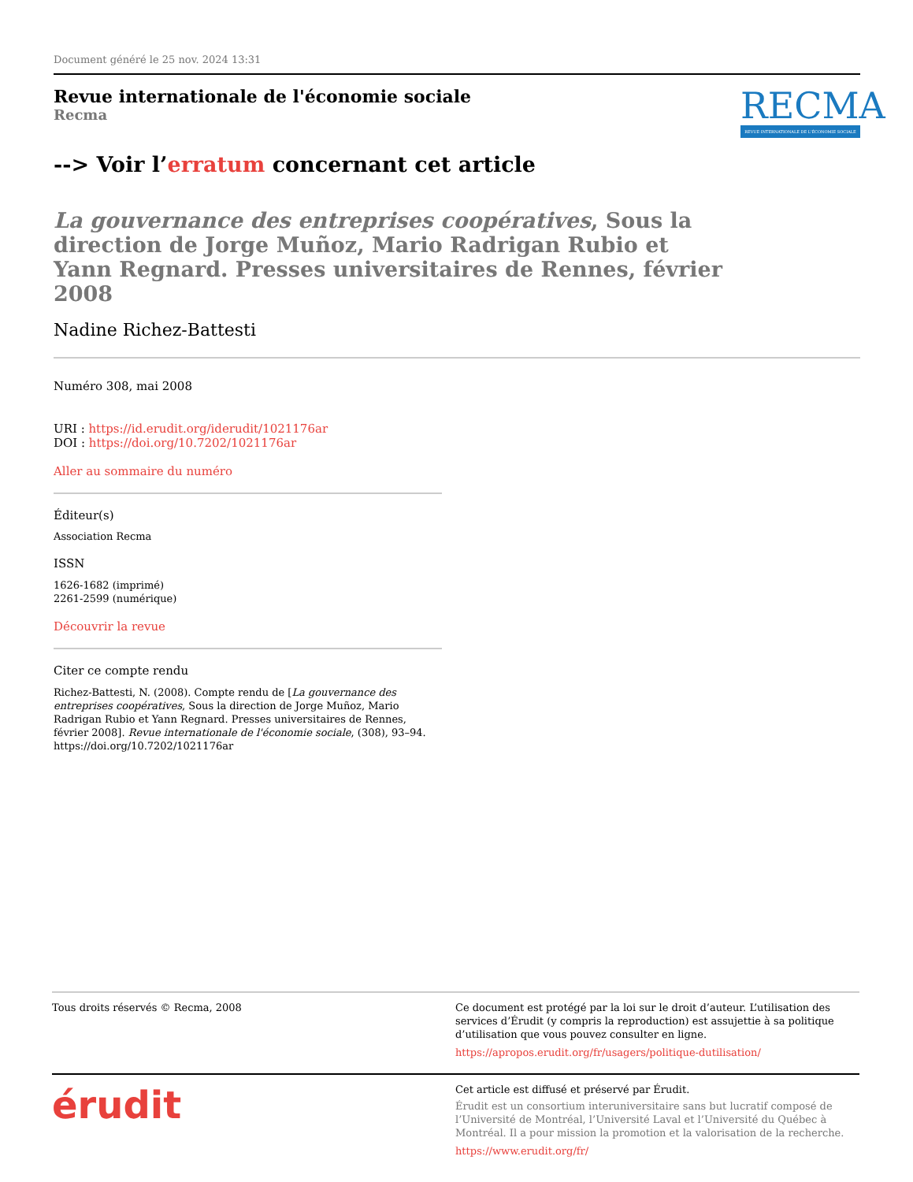Document généré le 25 nov. 2024 13:31
Revue internationale de l'économie sociale
Recma
RECMA
REVUE INTERNATIONALE DE L'ÉCONOMIE SOCIALE
--> Voir l’erratum concernant cet article
La gouvernance des entreprises coopératives, Sous la direction de Jorge Muñoz, Mario Radrigan Rubio et Yann Regnard. Presses universitaires de Rennes, février 2008
Nadine Richez-Battesti
Numéro 308, mai 2008
URI : https://id.erudit.org/iderudit/1021176ar
DOI : https://doi.org/10.7202/1021176ar
Aller au sommaire du numéro
Éditeur(s)
Association Recma
ISSN
1626-1682 (imprimé)
2261-2599 (numérique)
Découvrir la revue
Citer ce compte rendu
Richez-Battesti, N. (2008). Compte rendu de [La gouvernance des entreprises coopératives, Sous la direction de Jorge Muñoz, Mario Radrigan Rubio et Yann Regnard. Presses universitaires de Rennes, février 2008]. Revue internationale de l'économie sociale, (308), 93–94. https://doi.org/10.7202/1021176ar
Tous droits réservés © Recma, 2008 Ce document est protégé par la loi sur le droit d’auteur. L’utilisation des services d’Érudit (y compris la reproduction) est assujettie à sa politique d’utilisation que vous pouvez consulter en ligne.
https://apropos.erudit.org/fr/usagers/politique-dutilisation/
érudit
Cet article est diffusé et préservé par Érudit.
Érudit est un consortium interuniversitaire sans but lucratif composé de l’Université de Montréal, l’Université Laval et l’Université du Québec à Montréal. Il a pour mission la promotion et la valorisation de la recherche.
https://www.erudit.org/fr/